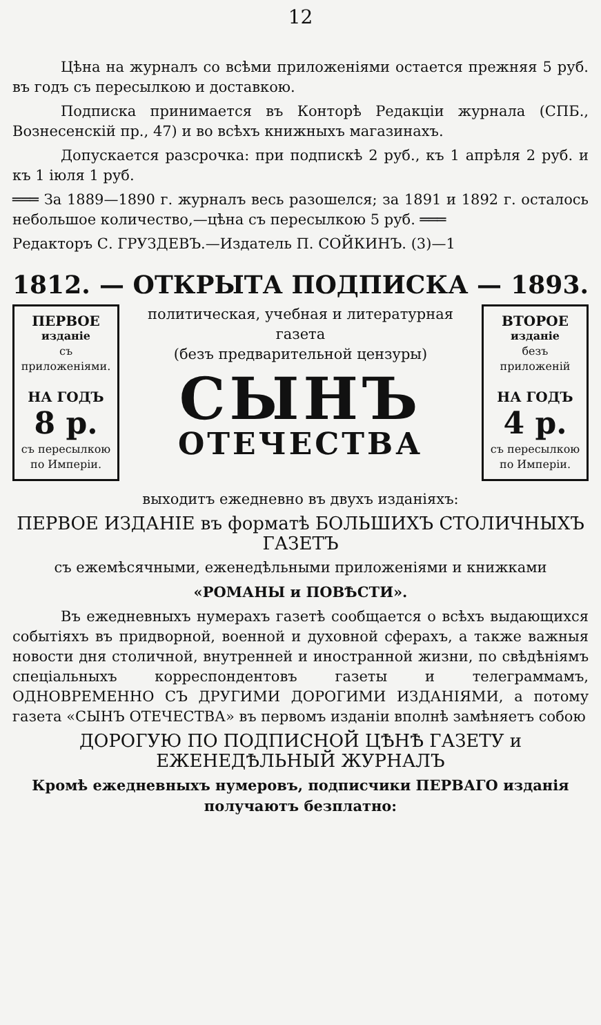12
Цѣна на журналъ со всѣми приложеніями остается прежняя 5 руб. въ годъ съ пересылкою и доставкою.
Подписка принимается въ Конторѣ Редакціи журнала (СПБ., Вознесенскій пр., 47) и во всѣхъ книжныхъ магазинахъ.
Допускается разсрочка: при подпискѣ 2 руб., къ 1 апрѣля 2 руб. и къ 1 іюля 1 руб.
═══ За 1889—1890 г. журналъ весь разошелся; за 1891 и 1892 г. осталось небольшое количество,—цѣна съ пересылкою 5 руб. ═══
Редакторъ С. ГРУЗДЕВЪ.—Издатель П. СОЙКИНЪ. (3)—1
1812. — ОТКРЫТА ПОДПИСКА — 1893.
ПЕРВОЕ
изданіе
съ приложеніями.
НА ГОДЪ
8 р.
съ пересылкою по Имперіи.
политическая, учебная и литературная газета
(безъ предварительной цензуры)
СЫНЪ
ОТЕЧЕСТВА
ВТОРОЕ
изданіе
безъ приложеній
НА ГОДЪ
4 р.
съ пересылкою по Имперіи.
выходитъ ежедневно въ двухъ изданіяхъ:
ПЕРВОЕ ИЗДАНІЕ въ форматѣ БОЛЬШИХЪ СТОЛИЧНЫХЪ ГАЗЕТЪ
съ ежемѣсячными, еженедѣльными приложеніями и книжками
«РОМАНЫ и ПОВѢСТИ».
Въ ежедневныхъ нумерахъ газетѣ сообщается о всѣхъ выдающихся событіяхъ въ придворной, военной и духовной сферахъ, а также важныя новости дня столичной, внутренней и иностранной жизни, по свѣдѣніямъ спеціальныхъ корреспондентовъ газеты и телеграммамъ, ОДНОВРЕМЕННО СЪ ДРУГИМИ ДОРОГИМИ ИЗДАНІЯМИ, а потому газета «СЫНЪ ОТЕЧЕСТВА» въ первомъ изданіи вполнѣ замѣняетъ собою
ДОРОГУЮ ПО ПОДПИСНОЙ ЦѢНѢ ГАЗЕТУ и ЕЖЕНЕДѢЛЬНЫЙ ЖУРНАЛЪ
Кромѣ ежедневныхъ нумеровъ, подписчики ПЕРВАГО изданія получаютъ безплатно: